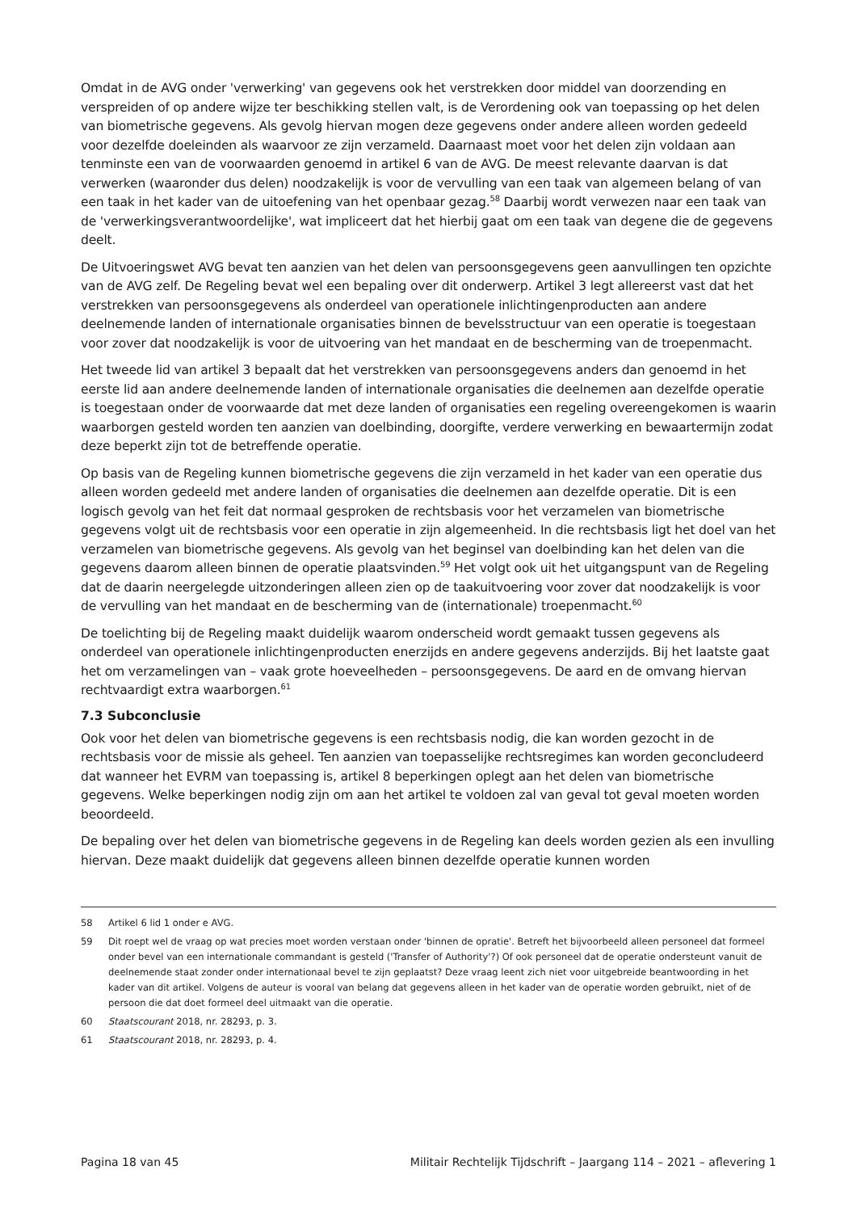Omdat in de AVG onder 'verwerking' van gegevens ook het verstrekken door middel van doorzending en verspreiden of op andere wijze ter beschikking stellen valt, is de Verordening ook van toepassing op het delen van biometrische gegevens. Als gevolg hiervan mogen deze gegevens onder andere alleen worden gedeeld voor dezelfde doeleinden als waarvoor ze zijn verzameld. Daarnaast moet voor het delen zijn voldaan aan tenminste een van de voorwaarden genoemd in artikel 6 van de AVG. De meest relevante daarvan is dat verwerken (waaronder dus delen) noodzakelijk is voor de vervulling van een taak van algemeen belang of van een taak in het kader van de uitoefening van het openbaar gezag.<sup>58</sup> Daarbij wordt verwezen naar een taak van de 'verwerkingsverantwoordelijke', wat impliceert dat het hierbij gaat om een taak van degene die de gegevens deelt.
De Uitvoeringswet AVG bevat ten aanzien van het delen van persoonsgegevens geen aanvullingen ten opzichte van de AVG zelf. De Regeling bevat wel een bepaling over dit onderwerp. Artikel 3 legt allereerst vast dat het verstrekken van persoonsgegevens als onderdeel van operationele inlichtingenproducten aan andere deelnemende landen of internationale organisaties binnen de bevelsstructuur van een operatie is toegestaan voor zover dat noodzakelijk is voor de uitvoering van het mandaat en de bescherming van de troepenmacht.
Het tweede lid van artikel 3 bepaalt dat het verstrekken van persoonsgegevens anders dan genoemd in het eerste lid aan andere deelnemende landen of internationale organisaties die deelnemen aan dezelfde operatie is toegestaan onder de voorwaarde dat met deze landen of organisaties een regeling overeengekomen is waarin waarborgen gesteld worden ten aanzien van doelbinding, doorgifte, verdere verwerking en bewaartermijn zodat deze beperkt zijn tot de betreffende operatie.
Op basis van de Regeling kunnen biometrische gegevens die zijn verzameld in het kader van een operatie dus alleen worden gedeeld met andere landen of organisaties die deelnemen aan dezelfde operatie. Dit is een logisch gevolg van het feit dat normaal gesproken de rechtsbasis voor het verzamelen van biometrische gegevens volgt uit de rechtsbasis voor een operatie in zijn algemeenheid. In die rechtsbasis ligt het doel van het verzamelen van biometrische gegevens. Als gevolg van het beginsel van doelbinding kan het delen van die gegevens daarom alleen binnen de operatie plaatsvinden.<sup>59</sup> Het volgt ook uit het uitgangspunt van de Regeling dat de daarin neergelegde uitzonderingen alleen zien op de taakuitvoering voor zover dat noodzakelijk is voor de vervulling van het mandaat en de bescherming van de (internationale) troepenmacht.<sup>60</sup>
De toelichting bij de Regeling maakt duidelijk waarom onderscheid wordt gemaakt tussen gegevens als onderdeel van operationele inlichtingenproducten enerzijds en andere gegevens anderzijds. Bij het laatste gaat het om verzamelingen van – vaak grote hoeveelheden – persoonsgegevens. De aard en de omvang hiervan rechtvaardigt extra waarborgen.<sup>61</sup>
7.3 Subconclusie
Ook voor het delen van biometrische gegevens is een rechtsbasis nodig, die kan worden gezocht in de rechtsbasis voor de missie als geheel. Ten aanzien van toepasselijke rechtsregimes kan worden geconcludeerd dat wanneer het EVRM van toepassing is, artikel 8 beperkingen oplegt aan het delen van biometrische gegevens. Welke beperkingen nodig zijn om aan het artikel te voldoen zal van geval tot geval moeten worden beoordeeld.
De bepaling over het delen van biometrische gegevens in de Regeling kan deels worden gezien als een invulling hiervan. Deze maakt duidelijk dat gegevens alleen binnen dezelfde operatie kunnen worden
58 Artikel 6 lid 1 onder e AVG.
59 Dit roept wel de vraag op wat precies moet worden verstaan onder 'binnen de opratie'. Betreft het bijvoorbeeld alleen personeel dat formeel onder bevel van een internationale commandant is gesteld ('Transfer of Authority'?) Of ook personeel dat de operatie ondersteunt vanuit de deelnemende staat zonder onder internationaal bevel te zijn geplaatst? Deze vraag leent zich niet voor uitgebreide beantwoording in het kader van dit artikel. Volgens de auteur is vooral van belang dat gegevens alleen in het kader van de operatie worden gebruikt, niet of de persoon die dat doet formeel deel uitmaakt van die operatie.
60 Staatscourant 2018, nr. 28293, p. 3.
61 Staatscourant 2018, nr. 28293, p. 4.
Pagina 18 van 45 Militair Rechtelijk Tijdschrift – Jaargang 114 – 2021 – aflevering 1